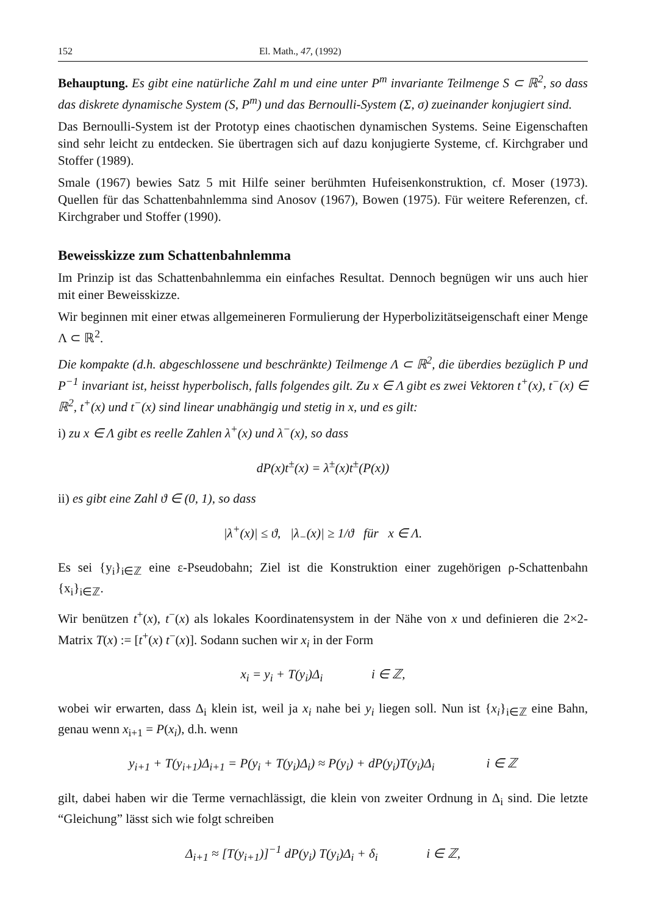152 El. Math., 47, (1992)
Behauptung. Es gibt eine natürliche Zahl m und eine unter P<sup>m</sup> invariante Teilmenge S ⊂ ℝ<sup>2</sup>, so dass das diskrete dynamische System (S, P<sup>m</sup>) und das Bernoulli-System (Σ, σ) zueinander konjugiert sind.
Das Bernoulli-System ist der Prototyp eines chaotischen dynamischen Systems. Seine Eigenschaften sind sehr leicht zu entdecken. Sie übertragen sich auf dazu konjugierte Systeme, cf. Kirchgraber und Stoffer (1989).
Smale (1967) bewies Satz 5 mit Hilfe seiner berühmten Hufeisenkonstruktion, cf. Moser (1973). Quellen für das Schattenbahnlemma sind Anosov (1967), Bowen (1975). Für weitere Referenzen, cf. Kirchgraber und Stoffer (1990).
Beweisskizze zum Schattenbahnlemma
Im Prinzip ist das Schattenbahnlemma ein einfaches Resultat. Dennoch begnügen wir uns auch hier mit einer Beweisskizze.
Wir beginnen mit einer etwas allgemeineren Formulierung der Hyperbolizitätseigenschaft einer Menge Λ ⊂ ℝ<sup>2</sup>.
Die kompakte (d.h. abgeschlossene und beschränkte) Teilmenge Λ ⊂ ℝ<sup>2</sup>, die überdies bezüglich P und P<sup>−1</sup> invariant ist, heisst hyperbolisch, falls folgendes gilt. Zu x ∈ Λ gibt es zwei Vektoren t<sup>+</sup>(x), t<sup>−</sup>(x) ∈ ℝ<sup>2</sup>, t<sup>+</sup>(x) und t<sup>−</sup>(x) sind linear unabhängig und stetig in x, und es gilt:
i) zu x ∈ Λ gibt es reelle Zahlen λ<sup>+</sup>(x) und λ<sup>−</sup>(x), so dass
dP(x)t<sup>±</sup>(x) = λ<sup>±</sup>(x)t<sup>±</sup>(P(x))
ii) es gibt eine Zahl ϑ ∈ (0, 1), so dass
|λ<sup>+</sup>(x)| ≤ ϑ, |λ<sub>−</sub>(x)| ≥ 1/ϑ für x ∈ Λ.
Es sei {y<sub>i</sub>}<sub>i∈ℤ</sub> eine ε-Pseudobahn; Ziel ist die Konstruktion einer zugehörigen ρ-Schattenbahn {x<sub>i</sub>}<sub>i∈ℤ</sub>.
Wir benützen t<sup>+</sup>(x), t<sup>−</sup>(x) als lokales Koordinatensystem in der Nähe von x und definieren die 2×2-Matrix T(x) := [t<sup>+</sup>(x) t<sup>−</sup>(x)]. Sodann suchen wir x<sub>i</sub> in der Form
x<sub>i</sub> = y<sub>i</sub> + T(y<sub>i</sub>)Δ<sub>i</sub> i ∈ ℤ,
wobei wir erwarten, dass Δ<sub>i</sub> klein ist, weil ja x<sub>i</sub> nahe bei y<sub>i</sub> liegen soll. Nun ist {x<sub>i</sub>}<sub>i∈ℤ</sub> eine Bahn, genau wenn x<sub>i+1</sub> = P(x<sub>i</sub>), d.h. wenn
y<sub>i+1</sub> + T(y<sub>i+1</sub>)Δ<sub>i+1</sub> = P(y<sub>i</sub> + T(y<sub>i</sub>)Δ<sub>i</sub>) ≈ P(y<sub>i</sub>) + dP(y<sub>i</sub>)T(y<sub>i</sub>)Δ<sub>i</sub> i ∈ ℤ
gilt, dabei haben wir die Terme vernachlässigt, die klein von zweiter Ordnung in Δ<sub>i</sub> sind. Die letzte “Gleichung” lässt sich wie folgt schreiben
Δ<sub>i+1</sub> ≈ [T(y<sub>i+1</sub>)]<sup>−1</sup> dP(y<sub>i</sub>) T(y<sub>i</sub>)Δ<sub>i</sub> + δ<sub>i</sub> i ∈ ℤ,